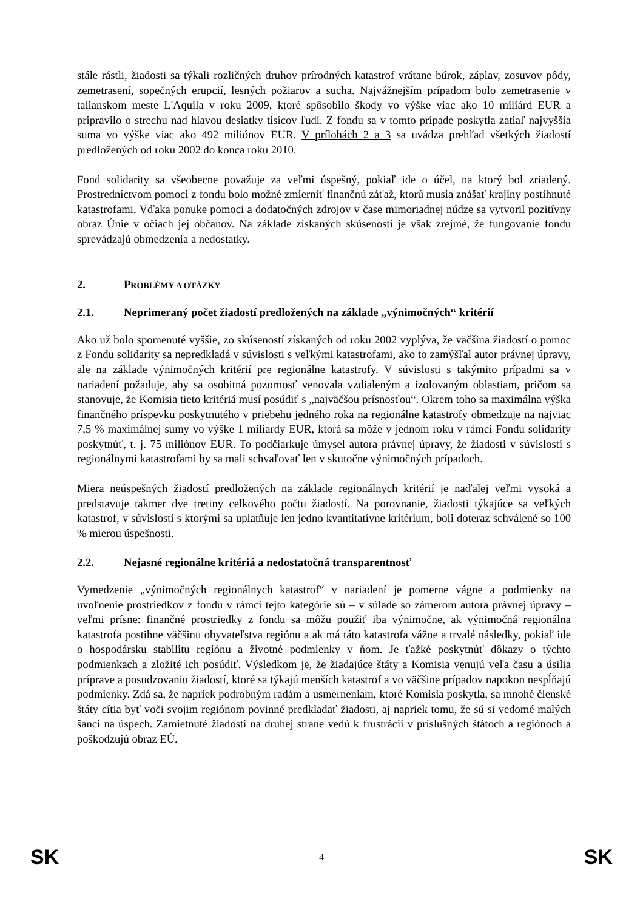stále rástli, žiadosti sa týkali rozličných druhov prírodných katastrof vrátane búrok, záplav, zosuvov pôdy, zemetrasení, sopečných erupcií, lesných požiarov a sucha. Najvážnejším prípadom bolo zemetrasenie v talianskom meste L'Aquila v roku 2009, ktoré spôsobilo škody vo výške viac ako 10 miliárd EUR a pripravilo o strechu nad hlavou desiatky tisícov ľudí. Z fondu sa v tomto prípade poskytla zatiaľ najvyššia suma vo výške viac ako 492 miliónov EUR. V prílohách 2 a 3 sa uvádza prehľad všetkých žiadostí predložených od roku 2002 do konca roku 2010.
Fond solidarity sa všeobecne považuje za veľmi úspešný, pokiaľ ide o účel, na ktorý bol zriadený. Prostredníctvom pomoci z fondu bolo možné zmierniť finančnú záťaž, ktorú musia znášať krajiny postihnuté katastrofami. Vďaka ponuke pomoci a dodatočných zdrojov v čase mimoriadnej núdze sa vytvoril pozitívny obraz Únie v očiach jej občanov. Na základe získaných skúseností je však zrejmé, že fungovanie fondu sprevádzajú obmedzenia a nedostatky.
2. PROBLÉMY A OTÁZKY
2.1. Neprimeraný počet žiadostí predložených na základe „výnimočných“ kritérií
Ako už bolo spomenuté vyššie, zo skúseností získaných od roku 2002 vyplýva, že väčšina žiadostí o pomoc z Fondu solidarity sa nepredkladá v súvislosti s veľkými katastrofami, ako to zamýšľal autor právnej úpravy, ale na základe výnimočných kritérií pre regionálne katastrofy. V súvislosti s takýmito prípadmi sa v nariadení požaduje, aby sa osobitná pozornosť venovala vzdialeným a izolovaným oblastiam, pričom sa stanovuje, že Komisia tieto kritériá musí posúdiť s „najväčšou prísnosťou“. Okrem toho sa maximálna výška finančného príspevku poskytnutého v priebehu jedného roka na regionálne katastrofy obmedzuje na najviac 7,5 % maximálnej sumy vo výške 1 miliardy EUR, ktorá sa môže v jednom roku v rámci Fondu solidarity poskytnúť, t. j. 75 miliónov EUR. To podčiarkuje úmysel autora právnej úpravy, že žiadosti v súvislosti s regionálnymi katastrofami by sa mali schvaľovať len v skutočne výnimočných prípadoch.
Miera neúspešných žiadostí predložených na základe regionálnych kritérií je naďalej veľmi vysoká a predstavuje takmer dve tretiny celkového počtu žiadostí. Na porovnanie, žiadosti týkajúce sa veľkých katastrof, v súvislosti s ktorými sa uplatňuje len jedno kvantitatívne kritérium, boli doteraz schválené so 100 % mierou úspešnosti.
2.2. Nejasné regionálne kritériá a nedostatočná transparentnosť
Vymedzenie „výnimočných regionálnych katastrof“ v nariadení je pomerne vágne a podmienky na uvoľnenie prostriedkov z fondu v rámci tejto kategórie sú – v súlade so zámerom autora právnej úpravy – veľmi prísne: finančné prostriedky z fondu sa môžu použiť iba výnimočne, ak výnimočná regionálna katastrofa postihne väčšinu obyvateľstva regiónu a ak má táto katastrofa vážne a trvalé následky, pokiaľ ide o hospodársku stabilitu regiónu a životné podmienky v ňom. Je ťažké poskytnúť dôkazy o týchto podmienkach a zložité ich posúdiť. Výsledkom je, že žiadajúce štáty a Komisia venujú veľa času a úsilia príprave a posudzovaniu žiadostí, ktoré sa týkajú menších katastrof a vo väčšine prípadov napokon nespĺňajú podmienky. Zdá sa, že napriek podrobným radám a usmerneniam, ktoré Komisia poskytla, sa mnohé členské štáty cítia byť voči svojim regiónom povinné predkladať žiadosti, aj napriek tomu, že sú si vedomé malých šancí na úspech. Zamietnuté žiadosti na druhej strane vedú k frustrácii v príslušných štátoch a regiónoch a poškodzujú obraz EÚ.
SK 4 SK